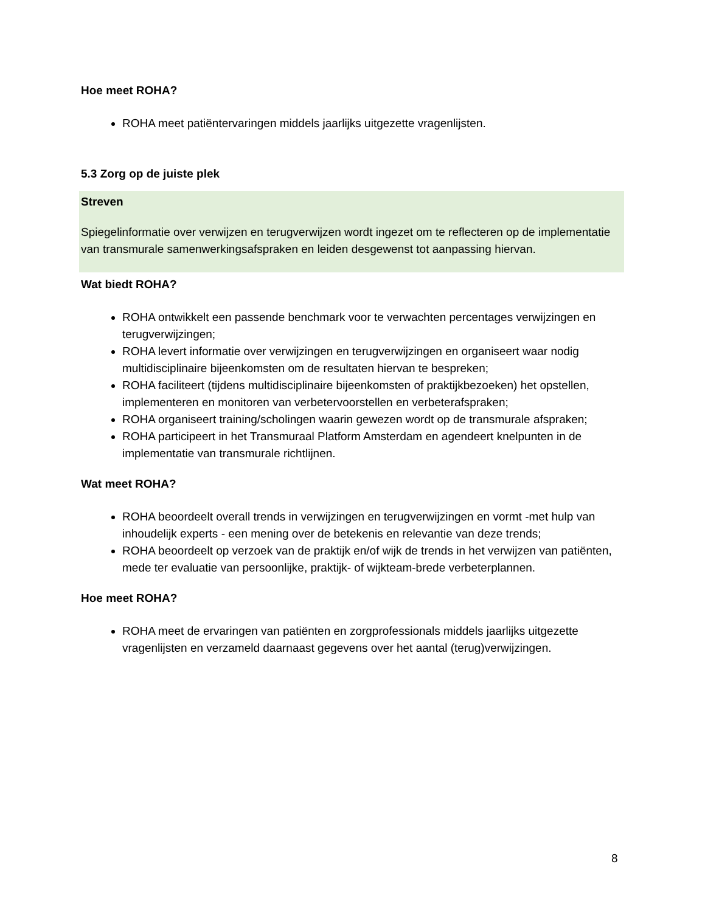Hoe meet ROHA?
ROHA meet patiëntervaringen middels jaarlijks uitgezette vragenlijsten.
5.3 Zorg op de juiste plek
Streven
Spiegelinformatie over verwijzen en terugverwijzen wordt ingezet om te reflecteren op de implementatie van transmurale samenwerkingsafspraken en leiden desgewenst tot aanpassing hiervan.
Wat biedt ROHA?
ROHA ontwikkelt een passende benchmark voor te verwachten percentages verwijzingen en terugverwijzingen;
ROHA levert informatie over verwijzingen en terugverwijzingen en organiseert waar nodig multidisciplinaire bijeenkomsten om de resultaten hiervan te bespreken;
ROHA faciliteert (tijdens multidisciplinaire bijeenkomsten of praktijkbezoeken) het opstellen, implementeren en monitoren van verbetervoorstellen en verbeterafspraken;
ROHA organiseert training/scholingen waarin gewezen wordt op de transmurale afspraken;
ROHA participeert in het Transmuraal Platform Amsterdam en agendeert knelpunten in de implementatie van transmurale richtlijnen.
Wat meet ROHA?
ROHA beoordeelt overall trends in verwijzingen en terugverwijzingen en vormt -met hulp van inhoudelijk experts - een mening over de betekenis en relevantie van deze trends;
ROHA beoordeelt op verzoek van de praktijk en/of wijk de trends in het verwijzen van patiënten, mede ter evaluatie van persoonlijke, praktijk- of wijkteam-brede verbeterplannen.
Hoe meet ROHA?
ROHA meet de ervaringen van patiënten en zorgprofessionals middels jaarlijks uitgezette vragenlijsten en verzameld daarnaast gegevens over het aantal (terug)verwijzingen.
8